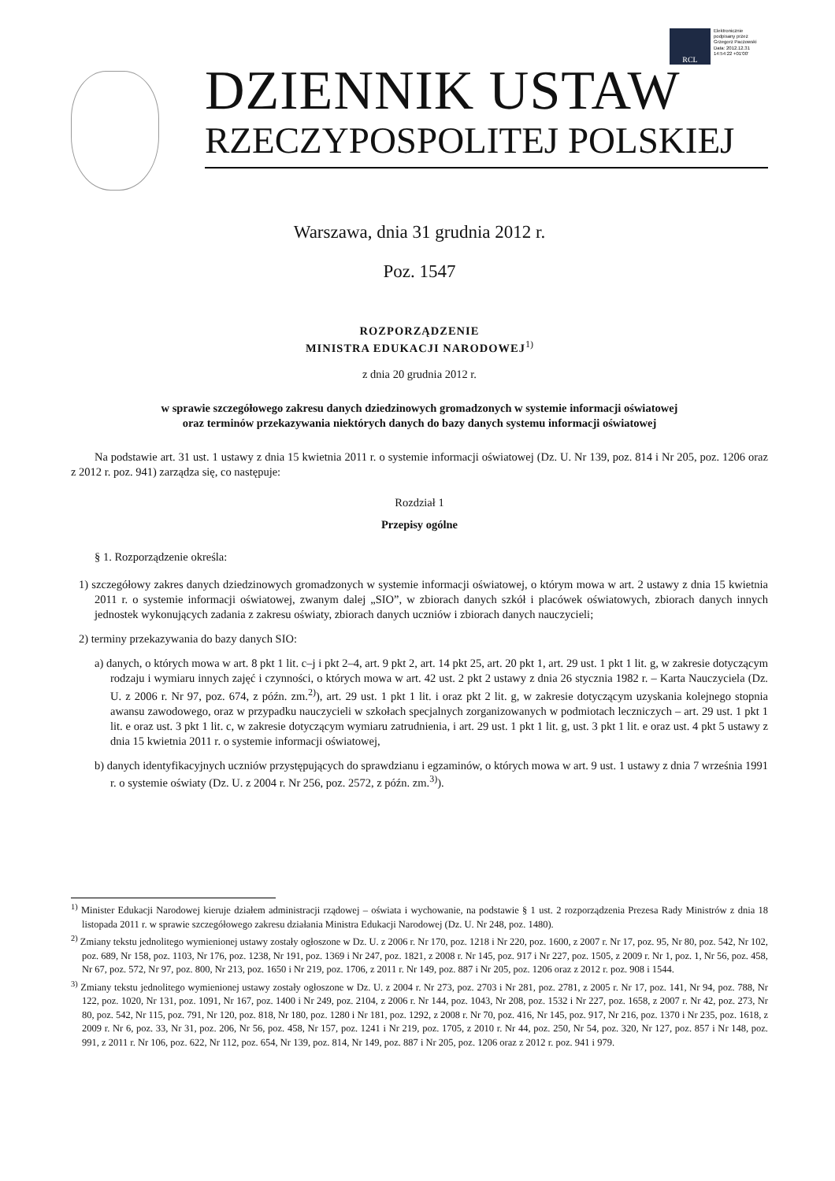RCL
Elektronicznie
podpisany przez
Grzegorz Paczowski
Data: 2012.12.31
14:54:22 +01'00'
DZIENNIK USTAW
RZECZYPOSPOLITEJ POLSKIEJ
Warszawa, dnia 31 grudnia 2012 r.
Poz. 1547
ROZPORZĄDZENIE
MINISTRA EDUKACJI NARODOWEJ<sup>1)</sup>
z dnia 20 grudnia 2012 r.
w sprawie szczegółowego zakresu danych dziedzinowych gromadzonych w systemie informacji oświatowej
oraz terminów przekazywania niektórych danych do bazy danych systemu informacji oświatowej
Na podstawie art. 31 ust. 1 ustawy z dnia 15 kwietnia 2011 r. o systemie informacji oświatowej (Dz. U. Nr 139, poz. 814 i Nr 205, poz. 1206 oraz z 2012 r. poz. 941) zarządza się, co następuje:
Rozdział 1
Przepisy ogólne
§ 1. Rozporządzenie określa:
1) szczegółowy zakres danych dziedzinowych gromadzonych w systemie informacji oświatowej, o którym mowa w art. 2 ustawy z dnia 15 kwietnia 2011 r. o systemie informacji oświatowej, zwanym dalej „SIO”, w zbiorach danych szkół i placówek oświatowych, zbiorach danych innych jednostek wykonujących zadania z zakresu oświaty, zbiorach danych uczniów i zbiorach danych nauczycieli;
2) terminy przekazywania do bazy danych SIO:
a) danych, o których mowa w art. 8 pkt 1 lit. c–j i pkt 2–4, art. 9 pkt 2, art. 14 pkt 25, art. 20 pkt 1, art. 29 ust. 1 pkt 1 lit. g, w zakresie dotyczącym rodzaju i wymiaru innych zajęć i czynności, o których mowa w art. 42 ust. 2 pkt 2 ustawy z dnia 26 stycznia 1982 r. – Karta Nauczyciela (Dz. U. z 2006 r. Nr 97, poz. 674, z późn. zm.<sup>2)</sup>), art. 29 ust. 1 pkt 1 lit. i oraz pkt 2 lit. g, w zakresie dotyczącym uzyskania kolejnego stopnia awansu zawodowego, oraz w przypadku nauczycieli w szkołach specjalnych zorganizowanych w podmiotach leczniczych – art. 29 ust. 1 pkt 1 lit. e oraz ust. 3 pkt 1 lit. c, w zakresie dotyczącym wymiaru zatrudnienia, i art. 29 ust. 1 pkt 1 lit. g, ust. 3 pkt 1 lit. e oraz ust. 4 pkt 5 ustawy z dnia 15 kwietnia 2011 r. o systemie informacji oświatowej,
b) danych identyfikacyjnych uczniów przystępujących do sprawdzianu i egzaminów, o których mowa w art. 9 ust. 1 ustawy z dnia 7 września 1991 r. o systemie oświaty (Dz. U. z 2004 r. Nr 256, poz. 2572, z późn. zm.<sup>3)</sup>).
<sup>1)</sup> Minister Edukacji Narodowej kieruje działem administracji rządowej – oświata i wychowanie, na podstawie § 1 ust. 2 rozporządzenia Prezesa Rady Ministrów z dnia 18 listopada 2011 r. w sprawie szczegółowego zakresu działania Ministra Edukacji Narodowej (Dz. U. Nr 248, poz. 1480).
<sup>2)</sup> Zmiany tekstu jednolitego wymienionej ustawy zostały ogłoszone w Dz. U. z 2006 r. Nr 170, poz. 1218 i Nr 220, poz. 1600, z 2007 r. Nr 17, poz. 95, Nr 80, poz. 542, Nr 102, poz. 689, Nr 158, poz. 1103, Nr 176, poz. 1238, Nr 191, poz. 1369 i Nr 247, poz. 1821, z 2008 r. Nr 145, poz. 917 i Nr 227, poz. 1505, z 2009 r. Nr 1, poz. 1, Nr 56, poz. 458, Nr 67, poz. 572, Nr 97, poz. 800, Nr 213, poz. 1650 i Nr 219, poz. 1706, z 2011 r. Nr 149, poz. 887 i Nr 205, poz. 1206 oraz z 2012 r. poz. 908 i 1544.
<sup>3)</sup> Zmiany tekstu jednolitego wymienionej ustawy zostały ogłoszone w Dz. U. z 2004 r. Nr 273, poz. 2703 i Nr 281, poz. 2781, z 2005 r. Nr 17, poz. 141, Nr 94, poz. 788, Nr 122, poz. 1020, Nr 131, poz. 1091, Nr 167, poz. 1400 i Nr 249, poz. 2104, z 2006 r. Nr 144, poz. 1043, Nr 208, poz. 1532 i Nr 227, poz. 1658, z 2007 r. Nr 42, poz. 273, Nr 80, poz. 542, Nr 115, poz. 791, Nr 120, poz. 818, Nr 180, poz. 1280 i Nr 181, poz. 1292, z 2008 r. Nr 70, poz. 416, Nr 145, poz. 917, Nr 216, poz. 1370 i Nr 235, poz. 1618, z 2009 r. Nr 6, poz. 33, Nr 31, poz. 206, Nr 56, poz. 458, Nr 157, poz. 1241 i Nr 219, poz. 1705, z 2010 r. Nr 44, poz. 250, Nr 54, poz. 320, Nr 127, poz. 857 i Nr 148, poz. 991, z 2011 r. Nr 106, poz. 622, Nr 112, poz. 654, Nr 139, poz. 814, Nr 149, poz. 887 i Nr 205, poz. 1206 oraz z 2012 r. poz. 941 i 979.